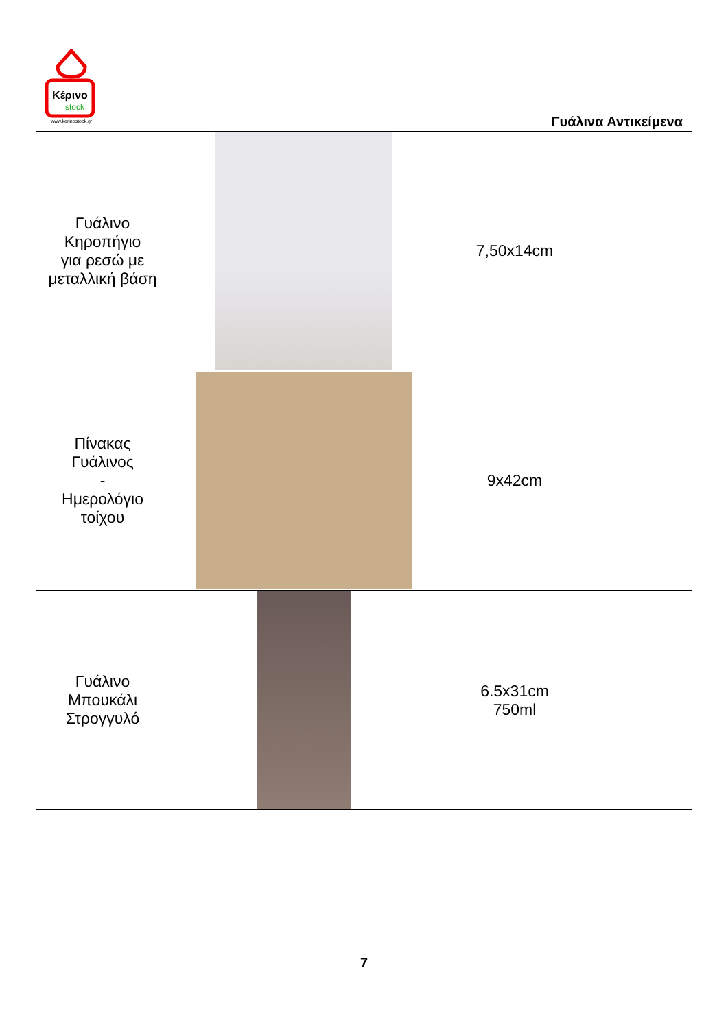Κέρινο
stock
www.kerinostock.gr
Γυάλινα Αντικείμενα
| Γυάλινο Κηροπήγιο για ρεσώ με μεταλλική βάση | | 7,50x14cm | |
| Πίνακας Γυάλινος - Ημερολόγιο τοίχου | | 9x42cm | |
| Γυάλινο Μπουκάλι Στρογγυλό | | 6.5x31cm 750ml | |
7